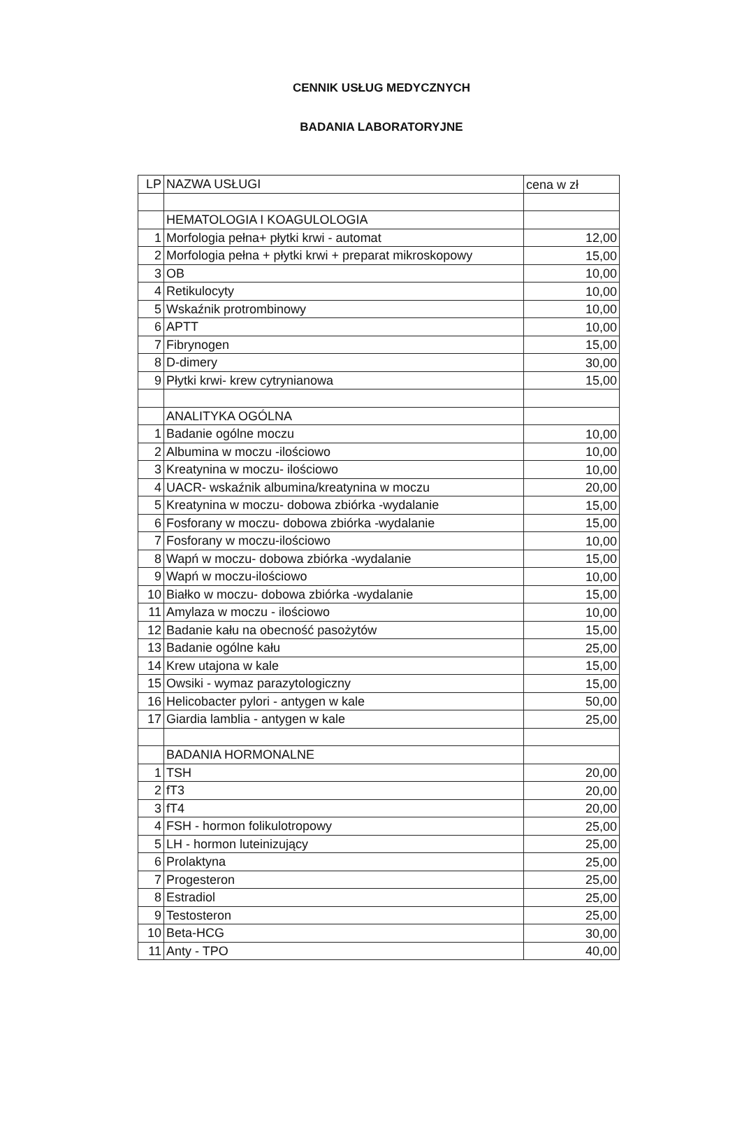CENNIK USŁUG MEDYCZNYCH
BADANIA LABORATORYJNE
| LP | NAZWA USŁUGI | cena w zł |
| | HEMATOLOGIA I KOAGULOLOGIA | |
| 1 | Morfologia pełna+ płytki krwi - automat | 12,00 |
| 2 | Morfologia pełna + płytki krwi + preparat mikroskopowy | 15,00 |
| 3 | OB | 10,00 |
| 4 | Retikulocyty | 10,00 |
| 5 | Wskaźnik protrombinowy | 10,00 |
| 6 | APTT | 10,00 |
| 7 | Fibrynogen | 15,00 |
| 8 | D-dimery | 30,00 |
| 9 | Płytki krwi- krew cytrynianowa | 15,00 |
| | ANALITYKA OGÓLNA | |
| 1 | Badanie ogólne moczu | 10,00 |
| 2 | Albumina w moczu -ilościowo | 10,00 |
| 3 | Kreatynina w moczu- ilościowo | 10,00 |
| 4 | UACR- wskaźnik albumina/kreatynina w moczu | 20,00 |
| 5 | Kreatynina w moczu- dobowa zbiórka -wydalanie | 15,00 |
| 6 | Fosforany w moczu- dobowa zbiórka -wydalanie | 15,00 |
| 7 | Fosforany w moczu-ilościowo | 10,00 |
| 8 | Wapń w moczu- dobowa zbiórka -wydalanie | 15,00 |
| 9 | Wapń w moczu-ilościowo | 10,00 |
| 10 | Białko w moczu- dobowa zbiórka -wydalanie | 15,00 |
| 11 | Amylaza w moczu - ilościowo | 10,00 |
| 12 | Badanie kału na obecność pasożytów | 15,00 |
| 13 | Badanie ogólne kału | 25,00 |
| 14 | Krew utajona w kale | 15,00 |
| 15 | Owsiki - wymaz parazytologiczny | 15,00 |
| 16 | Helicobacter pylori - antygen w kale | 50,00 |
| 17 | Giardia lamblia - antygen w kale | 25,00 |
| | BADANIA HORMONALNE | |
| 1 | TSH | 20,00 |
| 2 | fT3 | 20,00 |
| 3 | fT4 | 20,00 |
| 4 | FSH - hormon folikulotropowy | 25,00 |
| 5 | LH - hormon luteinizujący | 25,00 |
| 6 | Prolaktyna | 25,00 |
| 7 | Progesteron | 25,00 |
| 8 | Estradiol | 25,00 |
| 9 | Testosteron | 25,00 |
| 10 | Beta-HCG | 30,00 |
| 11 | Anty - TPO | 40,00 |